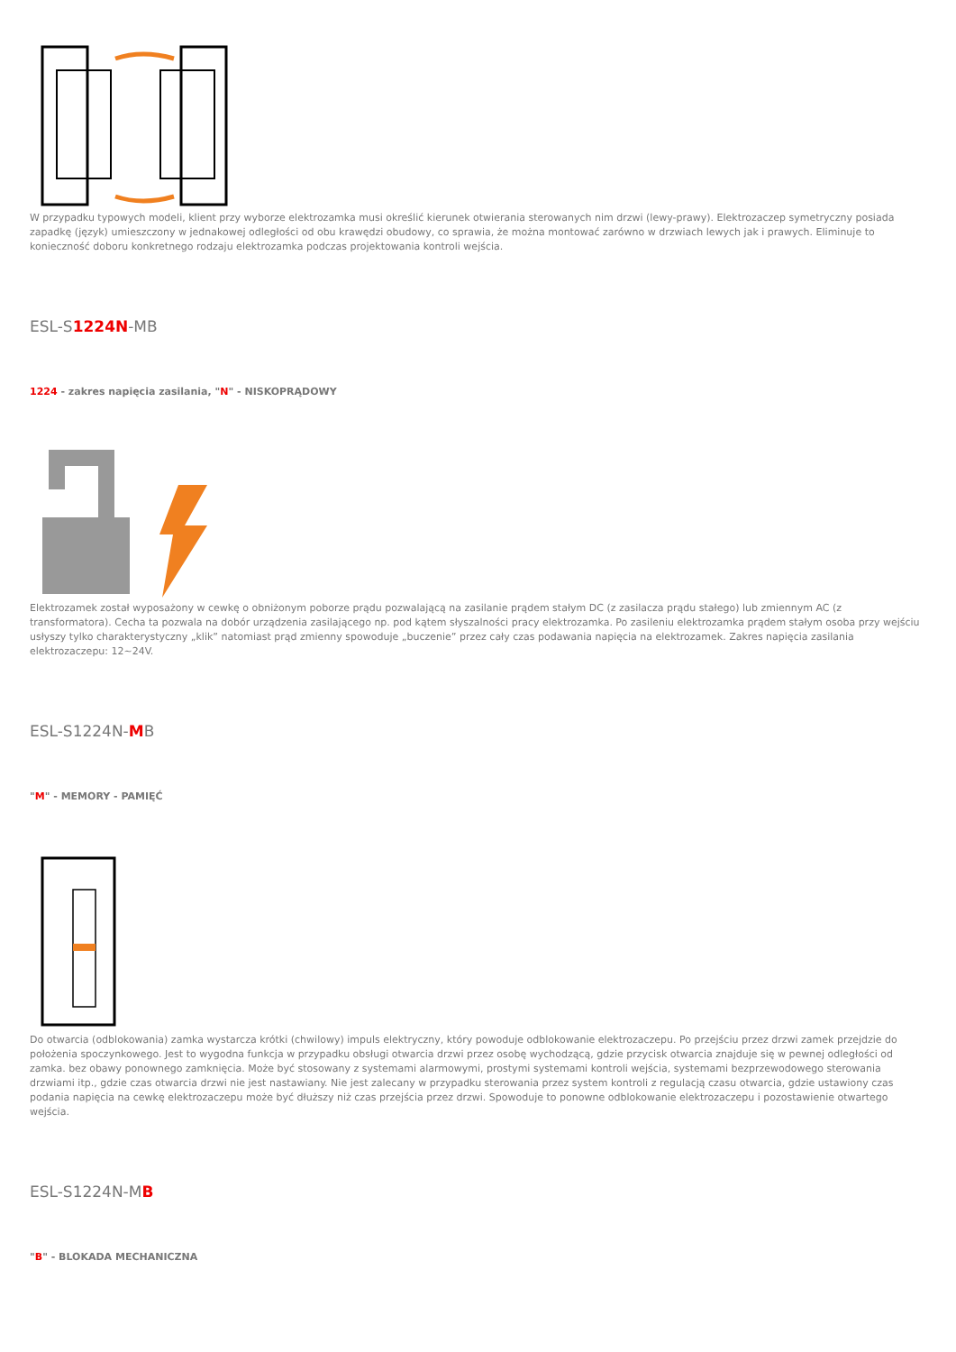W przypadku typowych modeli, klient przy wyborze elektrozamka musi określić kierunek otwierania sterowanych nim drzwi (lewy-prawy). Elektrozaczep symetryczny posiada zapadkę (język) umieszczony w jednakowej odległości od obu krawędzi obudowy, co sprawia, że można montować zarówno w drzwiach lewych jak i prawych. Eliminuje to konieczność doboru konkretnego rodzaju elektrozamka podczas projektowania kontroli wejścia.
ESL-S1224N-MB
1224 - zakres napięcia zasilania, "N" - NISKOPRĄDOWY
Elektrozamek został wyposażony w cewkę o obniżonym poborze prądu pozwalającą na zasilanie prądem stałym DC (z zasilacza prądu stałego) lub zmiennym AC (z transformatora). Cecha ta pozwala na dobór urządzenia zasilającego np. pod kątem słyszalności pracy elektrozamka. Po zasileniu elektrozamka prądem stałym osoba przy wejściu usłyszy tylko charakterystyczny „klik” natomiast prąd zmienny spowoduje „buczenie” przez cały czas podawania napięcia na elektrozamek. Zakres napięcia zasilania elektrozaczepu: 12~24V.
ESL-S1224N-MB
"M" - MEMORY - PAMIĘĆ
Do otwarcia (odblokowania) zamka wystarcza krótki (chwilowy) impuls elektryczny, który powoduje odblokowanie elektrozaczepu. Po przejściu przez drzwi zamek przejdzie do położenia spoczynkowego. Jest to wygodna funkcja w przypadku obsługi otwarcia drzwi przez osobę wychodzącą, gdzie przycisk otwarcia znajduje się w pewnej odległości od zamka. bez obawy ponownego zamknięcia. Może być stosowany z systemami alarmowymi, prostymi systemami kontroli wejścia, systemami bezprzewodowego sterowania drzwiami itp., gdzie czas otwarcia drzwi nie jest nastawiany. Nie jest zalecany w przypadku sterowania przez system kontroli z regulacją czasu otwarcia, gdzie ustawiony czas podania napięcia na cewkę elektrozaczepu może być dłuższy niż czas przejścia przez drzwi. Spowoduje to ponowne odblokowanie elektrozaczepu i pozostawienie otwartego wejścia.
ESL-S1224N-MB
"B" - BLOKADA MECHANICZNA